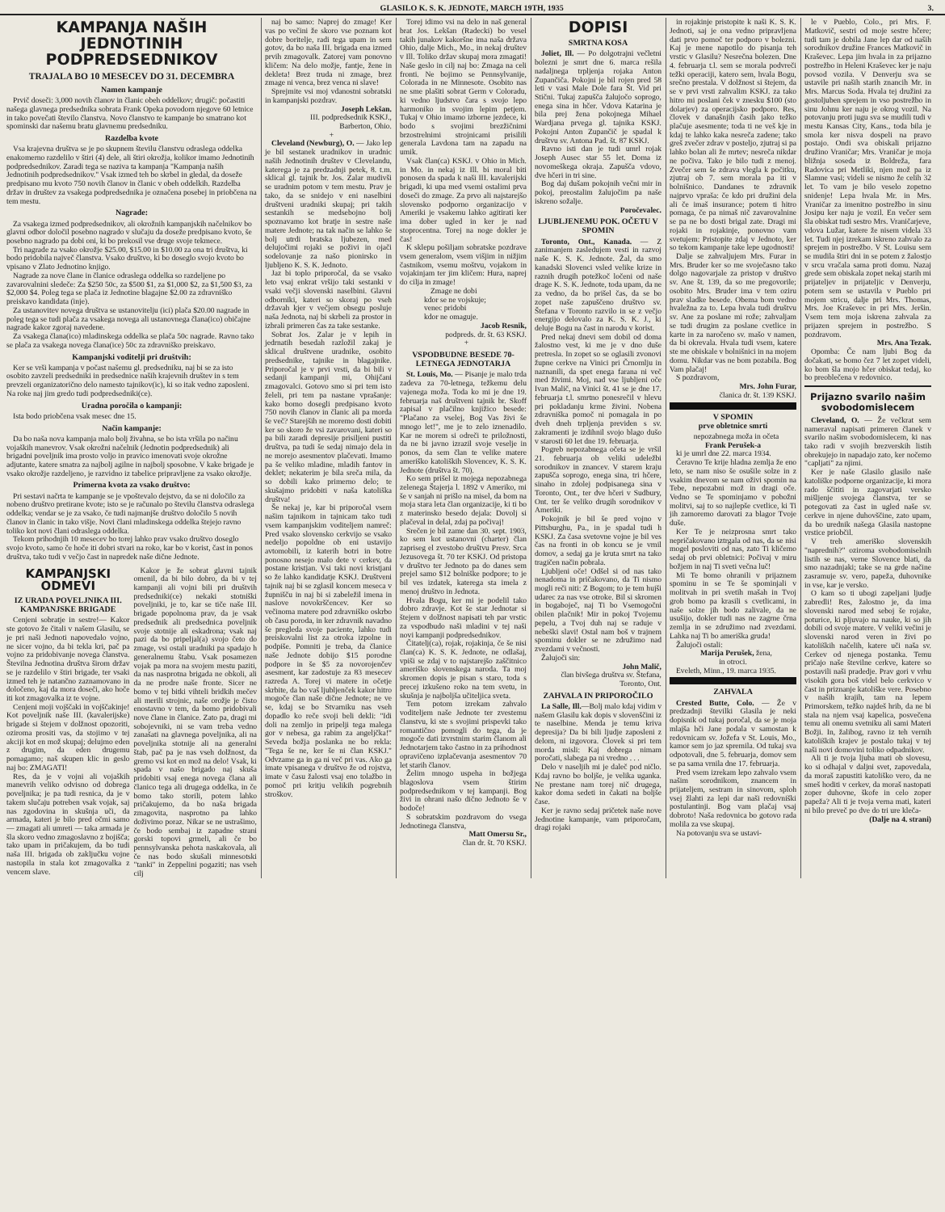GLASILO K. S. K. JEDNOTE, MARCH 19TH, 1935 3.
KAMPANJA NAŠIH JEDNOTINIH PODPREDSEDNIKOV
TRAJALA BO 10 MESECEV DO 31. DECEMBRA
Namen kampanje
Prvič doseči: 3,000 novih članov in članic obeh oddelkov; drugič: počastiti našega glavnega predsednika sobrata Frank Opeka povodom njegove 60 letnice in tako povečati število članstva. Novo članstvo te kampanje bo smatrano kot spominski dar našemu bratu glavnemu predsedniku.
Razdelba kvote
Vsa krajevna društva se je po skupnem številu članstvu odraslega oddelka enakomerno razdelilo v štiri (4) dele, ali štiri okrožja, kolikor imamo Jednotinih podpredsednikov. Zaradi tega se naziva ta kampanja "Kampanja naših Jednotinih podpredsednikov." Vsak izmed teh bo skrbel in gledal, da doseže predpisano mu kvoto 750 novih članov in članic v obeh oddelkih. Razdelba držav in društev za vsakega podpredsednika je označena posebej in priobčena na tem mestu.
Nagrade:
Za vsakega izmed podpredsednikov, ali okrožnih kampanjskih načelnikov bo glavni odbor določil posebno nagrado v slučaju da doseže predpisano kvoto, še posebno nagrado pa dobi oni, ki bo prekosil vse druge svoje tekmece.
Tri nagrade za vsako okrožje $25.00, $15.00 in $10.00 za ona tri društva, ki bodo pridobila največ članstva. Vsako društvo, ki bo doseglo svojo kvoto bo vpisano v Zlato Jednotino knjigo.
Nagrade za nove člane in članice odraslega oddelka so razdeljene po zavarovalnini sledeče: Za $250 50c, za $500 $1, za $1,000 $2, za $1,500 $3, za $2,000 $4. Poleg tega se plača iz Jednotine blagajne $2.00 za zdravniško preiskavo kandidata (inje).
Za ustanovitev novega društva se ustanovitelju (ici) plača $20.00 nagrade in poleg tega se tudi plača za vsakega novega ali ustanovnega člana(ico) običajne nagrade kakor zgoraj navedene.
Za vsakega člana(ico) mladinskega oddelka se plača 50c nagrade. Ravno tako se plača za vsakega novega člana(ice) 50c za zdravniško preiskavo.
Kampanjski voditelji pri društvih:
Ker se vrši kampanja v počast našemu gl. predsedniku, naj bi se za isto osobito zavzeli predsedniki in predsednice naših krajevnih društev in s tem prevzeli organizatorično delo namesto tajnikov(ic), ki so itak vedno zaposleni. Na roke naj jim gredo tudi podpredsedniki(ce).
Uradna poročila o kampanji:
Ista bodo priobčena vsak mesec dne 15.
Način kampanje:
Da bo naša nova kampanja malo bolj živahna, se bo ista vršila po načinu vojaških manevrov. Vsak okrožni načelnik (Jednotin podpredsednik) ali brigadni poveljnik ima prosto voljo in pravico imenovati svoje okrožne adjutante, katere smatra za najbolj agilne in najbolj sposobne. V kake brigade je vsako okrožje razdeljeno, je razvidno iz tabelice pripravljene za vsako okrožje.
Primerna kvota za vsako društvo:
Pri sestavi načrta te kampanje se je vpoštevalo dejstvo, da se ni določilo za nobeno društvo pretirane kvote; isto se je računalo po številu članstva odraslega oddelka; vendar se je za vsako, če tudi najmanjše društvo določilo 5 novih članov in članic in tako višje. Novi člani mladinskega oddelka štejejo ravno toliko kot novi člani odraslega oddelka.
Tekom prihodnjih 10 mesecev bo torej lahko prav vsako društvo doseglo svojo kvoto, samo če hoče iti dobri stvari na roko, kar bo v korist, čast in ponos društva, tako tudi v večjo čast in napredek naše dične Jednote.
KAMPANJSKI ODMEVI
IZ URADA POVELJNIKA III. KAMPANJSKE BRIGADE
Cenjeni sobratje in sestre!— Kakor ste gotovo že čitali v našem Glasilu, se je pri naši Jednoti napovedalo vojno, ne sicer vojno, da bi tekla kri, pač pa vojno za pridobivanje novega članstva. Številna Jednotina društva širom držav se je razdelilo v štiri brigade, ter vsaki izmed teh je natančno zaznamovano in določeno, kaj da mora doseči, ako hoče iti kot zmagovalka iz te vojne.
Cenjeni moji vojščaki in vojščakinje! Kot poveljnik naše III. (kavalerijske) brigade si štejem v dolžnost opozoriti, oziroma prositi vas, da stojimo v tej akciji kot en mož skupaj; delujmo eden z drugim, da eden drugemu pomagamo; naš skupen klic in geslo naj bo: ZMAGATI!
Res, da je v vojni ali vojaških manevrih veliko odvisno od dobrega poveljnika; je pa tudi resnica, da je v takem slučaju potreben vsak vojak, saj nas zgodovina in skušnja uči, da armada, kateri je bilo pred očmi samo — zmagati ali umreti — taka armada je šla skoro vedno zmagoslavno z bojišča; tako upam in pričakujem, da bo tudi naša III. brigada ob zaključku vojne nastopila in stala kot zmagovalka z vencem slave.
Kakor je že sobrat glavni tajnik omenil, da bi bilo dobro, da bi v tej kampanji ali vojni bili pri društvih predsedniki(ce) nekaki stotniški poveljniki, je to, kar se tiče naše III. brigade popolnoma prav, da je vsak predsednik ali predsednica poveljnik svoje stotnije ali eskadrona; vsak naj pazi da bo pripeljal(a) svojo četo do zmage, vsi ostali uradniki pa spadajo h generalnemu štabu. Vsak posamezen vojak pa mora na svojem mestu paziti, da nas nasprotna brigada ne obkoli, ali da ne prodre naše fronte. Sicer ne bomo v tej bitki vihteli bridkih mečev ali merili strojnic, naše orožje je čisto enostavno v tem, da bomo pridobivali nove člane in članice. Zato pa, dragi mi sobojevniki, ni se vam treba vedno zanašati na glavnega poveljnika, ali na poveljnika stotnije ali na generalni štab, pač pa je nas vseh dolžnost, da gremo vsi kot en mož na delo! Vsak, ki spada v našo brigado naj skuša pridobiti vsaj enega novega člana ali članico tega ali drugega oddelka, in če bomo tako storili, potem lahko pričakujemo, da bo naša brigada zmagovita, nasprotno pa lahko doživimo poraz. Nikar se ne ustrašimo, če bodo sembaj iz zapadne strani gorski topovi grmeli, ali če bo pennsylvanska pehota naskakovala, ali če nas bodo skušali minnesotski "tanki" in Zeppelini pogaziti; nas vseh cilj
naj bo samo: Naprej do zmage! Ker vas po večini že skoro vse poznam kot dobre boritelje, radi tega upam in sem gotov, da bo naša III. brigada ena izmed prvih zmagovalk. Zatorej vam ponovno kličem: Na delo možje, fantje, žene in dekleta! Brez truda ni zmage, brez zmage ni venca, brez venca ni slave!
Sprejmite vsi moj vdanostni sobratski in kampanjski pozdrav.
Joseph Lekšan.
III. podpredsednik KSKJ.,
Barberton, Ohio.
+
Cleveland (Newburg), O. — Jako lep je bil sestanek uradnikov in uradnic naših Jednotinih društev v Clevelandu, katerega je za predzadnji petek, 8. t.m. sklical gl. tajnik br. Jos. Zalar mudivši se uradnim potom v tem mestu. Prav je tako, da se snidejo v eni naselbini društveni uradniki skupaj; pri takih sestankih se medsebojno bolj spoznavamo kot bratje in sestre naše matere Jednote; na tak način se lahko še bolj utrdi bratska ljubezen, med delujočimi rojaki se poživi in ojači sodelovanje za našo pionirsko in ljubljeno K. S. K. Jednoto.
Jaz bi toplo priporočal, da se vsako leto vsaj enkrat vršijo taki sestanki v vsaki večji slovenski naselbini. Glavni odborniki, kateri so skoraj po vseh državah kjer v večjem obsegu posluje naša Jednota, naj bi skrbeli za prostor in izbrali primeren čas za take sestanke.
Sobrat Jos. Zalar je v lepih in jedrnatih besedah razložil zakaj je sklical društvene uradnike, osobito predsednike, tajnike in blagajnike. Priporočal je v prvi vrsti, da bi bili v sedanji kampanji mi, Ohijčani zmagovalci. Gotovo smo si pri tem isto želeli, pri tem pa nastane vprašanje: kako bomo dosegli predpisano kvoto 750 novih članov in članic ali pa morda še več? Starejših ne moremo dosti dobiti ker so skoro že vsi zavarovani, kateri so pa bili zaradi depresije prisiljeni pustiti društva, pa tudi še sedaj nimajo dela in ne morejo asesmentov plačevati. Imamo pa še veliko mladine, mladih fantov in deklet; nekaterim je bila sreča mila, da so dobili kako primerno delo; te skušajmo pridobiti v naša katoliška društva!
Še nekaj je, kar bi priporočal vsem našim tajnikom in tajnicam tako tudi vsem kampanjskim voditeljem namreč: Pred vsako slovensko cerkvijo se vsako nedeljo popoldne ob eni ustavijo avtomobili, iz katerih botri in botre ponosno nesejo malo dete v cerkev, da postane kristjan. Vsi taki novi kristjani so že lahko kandidatje KSKJ. Društveni tajnik naj bi se zglasil koncem meseca v župnišču in naj bi si zabeležil imena in naslove novokrščencev. Ker so večinoma matere pod zdravniško oskrbo ob času poroda, in ker zdravnik navadno še pregleda svoje paciente, lahko tudi preiskovalni list za otroka izpolne in podpiše. Pomniti je treba, da članice naše Jednote dobijo $15 porodne podpore in še $5 za novorojenčev asesment, kar zadostuje za 83 mesecev razreda A. Torej vi matere in očetje skrbite, da bo vaš ljubljenček kakor hitro mogoče član naše dične Jednote; ne ve se, kdaj se bo Stvarniku nas vseh dopadlo ko reče svoji beli dekli: "Idi doli na zemljo in pripelji tega malega gor v nebesa, ga rabim za angeljčka!" Seveda božja poslanka ne bo rekla: "Tega še ne, ker še ni član KSKJ." Odvzame ga in ga ni več pri vas. Ako ga imate vpisanega v društvo že od rojstva, imate v času žalosti vsaj eno tolažbo in pomoč pri kritju velikih pogrebnih stroškov.
Torej idimo vsi na delo in naš general brat Jos. Lekšan (Radecki) bo vesel takih junakov kakoršne ima naša država Ohio, dalje Mich., Mo., in nekaj društev v Ill. Toliko držav skupaj mora zmagati! Naše geslo in cilj naj bo: Zmaga na celi fronti. Ne bojimo se Pennsylvanije, Colorada in ne Minnesote. Osobito nas ne sme plašiti sobrat Germ v Coloradu, ki vedno ljudstvo čara s svojo lepo harmoniko in svojim lepim petjem. Tukaj v Ohio imamo izborne jezdece, ki bodo s svojimi brezžičnimi brzostrelnimi strojnicami prisilili generala Lavdona tam na zapadu na umik.
Vsak član(ca) KSKJ. v Ohio in Mich. in Mo. in nekaj iz Ill. bi moral biti ponosen da spada k naši III. kavalerijski brigadi, ki upa med vsemi ostalimi prva doseči do zmage. Za prvo ali najstarejšo slovensko podporno organizacijo v Ameriki je vsakemu lahko agitirati ker ima dober ugled in ker je nad stoprocentna. Torej na noge dokler je čas!
K sklepu pošiljam sobratske pozdrave vsem generalom, vsem višjim in nižjim častnikom, vsemu moštvu, vojakom in vojakinjam ter jim kličem: Hura, naprej do cilja in zmage!
Zmage ne dobi
kdor se ne vojskuje;
venec pridobi
kdor ne omaguje.
Jacob Resnik,
podpreds. dr. št. 63 KSKJ.
+
VSPODBUDNE BESEDE 70-LETNEGA JEDNOTARJA
St. Louis, Mo. — Pisanje je malo trda zadeva za 70-letnega, težkemu delu vajenega moža. Toda ko mi je dne 19. februarja naš društveni tajnik br. Skoff zapisal v plačilno knjižico besede: "Plačano za vselej, Bog Vas živi še mnogo let!", me je to zelo iznenadilo. Kar ne morem si odreči te priložnosti, da ne bi javno izrazil svoje veselje in ponos, da sem član te velike matere ameriško katoliških Slovencev, K. S. K. Jednote (društva št. 70).
Ko sem prišel iz mojega nepozabnega zelenega Štajerja l. 1892 v Ameriko, mi še v sanjah ni prišlo na misel, da bom na moja stara leta član organizacije, ki ti bo z materinsko besedo dejala: Dovolj si plačeval in delal, zdaj pa počivaj!
Srečen je bil zame dan 30. sept. 1903, ko sem kot ustanovni (charter) član zapriseg el zvestobo društvu Presv. Srca Jezusovega št. 70 ter KSKJ. Od pristopa v društvo ter Jednoto pa do danes sem prejel samo $12 bolniške podpore; to je bil ves izdatek, katerega sta imela z menoj društvo in Jednota.
Hvala Bogu, ker mi je podelil tako dobro zdravje. Kot še star Jednotar si štejem v dolžnost napisati teh par vrstic za vspodbudo naši mladini v tej naši novi kampanji podpredsednikov.
Čitatelj(ca), rojak, rojakinja, če še nisi član(ca) K. S. K. Jednote, ne odlašaj, vpiši se zdaj v to najstarejšo zaščitnico ameriško slovenskega naroda. Ta moj skromen dopis je pisan s staro, toda s precej izkušeno roko na tem svetu, in skušnja je najboljša učiteljica sveta.
Tem potom izrekam zahvalo voditeljem naše Jednote ter zvestemu članstvu, ki ste s svojimi prispevki tako romantično pomogli do tega, da je mogoče dati izvrstnim starim članom ali Jednotarjem tako častno in za prihodnost opravičeno izplačevanja asesmentov 70 let starih članov.
Želim mnogo uspeha in božjega blagoslova vsem štirim podpredsednikom v tej kampanji. Bog živi in ohrani našo dično Jednoto še v bodoče!
S sobratskim pozdravom do vsega Jednotinega članstva,
Matt Omersu Sr.,
član dr. št. 70 KSKJ.
DOPISI
SMRTNA KOSA
Joliet, Ill. — Po dolgotrajni večletni bolezni je smrt dne 6. marca rešila nadaljnega trpljenja rojaka Anton Zupančiča. Pokojni je bil rojen pred 58 leti v vasi Male Dole fara Št. Vid pri Stični. Tukaj zapušča žalujočo soprogo, enega sina in hčer. Vdova Katarina je bila prej žena pokojnega Mihael Wardjana prvega gl. tajnika KSKJ. Pokojni Anton Zupančič je spadal k društvu sv. Antona Pad. št. 87 KSKJ.
Ravno isti dan je tudi umrl rojak Joseph Ausec star 55 let. Doma iz novomeškega okraja. Zapušča vdovo, dve hčeri in tri sine.
Bog daj dušam pokojnih večni mir in pokoj, preostalim žalujočim pa naše iskreno sožalje.
Poročevalec.
LJUBLJENEMU POK. OČETU V SPOMIN
Toronto, Ont., Kanada. — Z zanimanjem zasledujem vesti in razvoj naše K. S. K. Jednote. Žal, da smo kanadski Slovenci vsled velike krize in raznih drugih potežkoč ločeni od naše drage K. S. K. Jednote, toda upam, da ne za vedno, da bo prišel čas, da se bo zopet naše zapuščeno društvo sv. Štefana v Toronto razvilo in se z večjo energijo delovalo za K. S. K. J., ki deluje Bogu na čast in narodu v korist.
Pred nekaj dnevi sem dobil od doma žalostno vest, ki me je v dno duše pretresla. In zopet so se oglasili zvonovi župne cerkve na Vinici pri Črnomlju in naznanili, da spet enega farana ni več med živimi. Moj, nad vse ljubljeni oče Ivan Malič, na Vinici št. 41 se je dne 17. februarja t.l. smrtno ponesrečil v hlevu pri pokladanju krme živini. Nobena zdravniška pomoč ni pomagala in po dveh dneh trpljenja previden s sv. zakramenti je izdihnil svojo blago dušo v starosti 60 let dne 19. februarja.
Pogreb nepozabnega očeta se je vršil 21. februarja ob veliki udeležbi sorodnikov in znancev. V starem kraju zapušča soprogo, enega sina, tri hčere, sinaho in zdolej podpisanega sina v Toronto, Ont., ter dve hčeri v Sudbury, Ont. ter še veliko drugih sorodnikov v Ameriki.
Pokojnik je bil še pred vojno v Pittsburghu, Pa., in je spadal tudi h KSKJ. Za časa svetovne vojne je bil ves čas na fronti in ob koncu se je vrnil domov, a sedaj ga je kruta smrt na tako tragičen način pobrala.
Ljubljeni oče! Odšel si od nas tako nenadoma in pričakovano, da Ti nismo mogli reči niti: Z Bogom; to je tem hujši udarec za nas vse otroke. Bil si skromen in bogaboječ, naj Ti bo Vsemogočni obilen plačnik! Mir in pokoj Tvojemu pepelu, a Tvoj duh naj se raduje v nebeški slavi! Ostal nam boš v trajnem spominu dokler se ne združimo nad zvezdami v večnosti.
Žalujoči sin:
John Malič,
član bivšega društva sv. Štefana, Toronto, Ont.
ZAHVALA IN PRIPOROČILO
La Salle, Ill.—Bolj malo kdaj vidim v našem Glasilu kak dopis v slovenščini iz te naselbine. Menda je temu kriva depresija? Da bi bili ljudje zaposleni z delom, ni izgovora. Človek si pri tem morda misli: Kaj dobrega nimam poročati, slabega pa ni vredno . . .
Delo v naseljih mi je daleč pod ničlo. Kdaj ravno bo boljše, je velika uganka. Ne prestane nam torej nič drugega, kakor doma sedeti in čakati na boljše čase.
Ker je ravno sedaj pričetek naše nove Jednotine kampanje, vam priporočam, dragi rojaki
in rojakinje pristopite k naši K. S. K. Jednoti, saj je ona vedno pripravljena dati prvo pomoč ter podporo v bolezni. Kaj je mene napotilo do pisanja teh vrstic v Glasilu? Nesrečna bolezen. Dne 4. februarja t.l. sem se morala podvreči težki operaciji, katero sem, hvala Bogu, srečno prestala. V dolžnost si štejem, da se v prvi vrsti zahvalim KSKJ. za tako hitro mi poslani ček v znesku $100 (sto dolarjev) za operacijsko podporo. Res, človek v današnjih časih jako težko plačuje asesmente; toda ti ne veš kje in kdaj te lahko kaka nesreča zadene; tako greš zvečer zdrav v posteljo, zjutraj si pa lahko bolan ali že mrtev; nesreča nikdar ne počiva. Tako je bilo tudi z menoj. Zvečer sem še zdrava vlegla k počitku, zjutraj ob 7. sem morala pa iti v bolnišnico. Dandanes te zdravnik najprvo vpraša: če kdo pri družini dela ali če imaš insurance; potem ti hitro pomaga, če pa nimaš nič zavarovalnine se pa ne bo dosti brigal zate. Dragi mi rojaki in rojakinje, ponovno vam svetujem: Pristopite zdaj v Jednoto, ker so tekom kampanje take lepe ugodnosti!
Dalje se zahvaljujem Mrs. Furar in Mrs. Bruder ker so me svoječasno tako dolgo nagovarjale za pristop v društvo sv. Ane št. 139, da so me pregovorile; osobito Mrs. Bruder ima v tem oziru prav sladke besede. Obema bom vedno hvaležna za to. Lepa hvala tudi društvu sv. Ane za poslane mi rože; zahvaljam se tudi drugim za poslane cvetlice in karte in za naročeno sv. mašo v namen, da bi okrevala. Hvala tudi vsem, katere ste me obiskale v bolnišnici in na mojem domu. Nikdar vas ne bom pozabila. Bog Vam plačaj!
S pozdravom,
Mrs. John Furar,
članica dr. št. 139 KSKJ.
V SPOMIN
prve obletnice smrti
nepozabnega moža in očeta
Frank Perušek-a
ki je umrl dne 22. marca 1934.
Čeravno Te krije hladna zemlja že eno leto, se nam niso še osušile solze in z vsakim dnevom se nam oživi spomin na Tebe, nepozabni mož in dragi oče. Vedno se Te spominjamo v pobožni molitvi, saj to so najlepše cvetlice, ki Ti jih zamoremo darovati za blagor Tvoje duše.
Ker Te je neizprosna smrt tako nepričakovano iztrgala od nas, da se nisi mogel posloviti od nas, zato Ti kličemo sedaj ob prvi obletnici: Počivaj v miru božjem in naj Ti sveti večna luč!
Mi Te bomo ohranili v prijaznem spominu in se Te še spominjali v molitvah in pri svetih mašah in Tvoj grob bomo pa krasili s cvetlicami, in naše solze jih bodo zalivale, da ne usušijo, dokler tudi nas ne zagrne črna zemlja in se združimo nad zvezdami. Lahka naj Ti bo ameriška gruda!
Žalujoči ostali:
Marija Perušek, žena,
in otroci.
Eveleth, Minn., 19. marca 1935.
ZAHVALA
Crested Butte, Colo. — Že v predzadnji številki Glasila je neki dopisnik od tukaj poročal, da se je moja mlajša hči Jane podala v samostan k redovnicam sv. Jožefa v St. Louis, Mo., kamor sem jo jaz spremila. Od tukaj sva odpotovali, dne 5. februarja, domov sem se pa sama vrnila dne 17. februarja.
Pred vsem izrekam lepo zahvalo vsem našim sorodnikom, znancem in prijateljem, sestram in sinovom, sploh vsej žlahti za lepi dar naši redovniški postulantinji. Bog vam plačaj vsaj dobroto! Naša redovnica bo gotovo rada molila za vse skupaj.
Na potovanju sva se ustavi-
le v Pueblo, Colo., pri Mrs. F. Matkovič, sestri od moje sestre hčere; tudi tam je dobila Jane lep dar od naših sorodnikov družine Frances Matkovič in Kraševec. Lepa jim hvala in za prijazno postrežbo in Heleni Kraševec ker je naju povsod vozila. V Denverju sva se ustavile pri naših starih znancih Mr. in Mrs. Marcus Soda. Hvala tej družini za gostoljuben sprejem in vso postrežbo in sinu Johnu ker naju je okrog vozil. Na potovanju proti jugu sva se mudili tudi v mestu Kansas City, Kans., toda bila je smola ker nisva dospeli na pravo postajo. Ondi sva obiskali prijazno družino Vraničar; Mrs. Vraničar je moja bližnja soseda iz Boldreža, fara Radovica pri Metliki, njen mož pa iz Slamne vasi; videli se nismo že celih 32 let. To vam je bilo veselo zopetno snidenje! Lepa hvala Mr. in Mrs. Vraničar za imenitno postrežbo in sinu Josipu ker naju je vozil. En večer sem šla obiskat tudi sestro Mrs. Vraničarjeve, vdova Lužar, katere že nisem videla 33 let. Tudi njej izrekam iskreno zahvalo za sprejem in postrežbo. V St. Louisu sem se mudila štiri dni in se potem z žalostjo v srcu vračala sama proti domu. Nazaj grede sem obiskala zopet nekaj starih mi prijateljev in prijateljic v Denverju, potem sem se ustavila v Pueblo pri mojem stricu, dalje pri Mrs. Thomas, Mrs. Joe Kraševec in pri Mrs. Jeršin. Vsem tem moja iskrena zahvala za prijazen sprejem in postrežbo. S pozdravom.
Mrs. Ana Tezak.
Opomba: Če nam ljubi Bog da dočakati, se bomo čez 7 let zopet videli, ko bom šla mojo hčer obiskat tedaj, ko bo preoblečena v redovnico.
Prijazno svarilo našim svobodomislecem
Cleveland, O. — Že večkrat sem nameraval napisati primeren članek v svarilo našim svobodomislecem, ki nas tako radi v svojih brezverskih listih obrekujejo in napadajo zato, ker nočemo "capljati" za njimi.
Ker je naše Glasilo glasilo naše katoliške podporne organizacije, ki mora rado ščititi in zagovarjati versko mišljenje svojega članstva, ter se potegovati za čast in ugled naše sv. cerkve in njene duhovščine, zato upam, da bo urednik našega Glasila nastopne vrstice priobčil.
V treh ameriško slovenskih "naprednih?" oziroma svobodomiselnih listih se nas, verne Slovence blati, da smo nazadnjaki; take se na grde načine zasramuje sv. vero, papeža, duhovnike in vse, kar je versko.
O kam so ti ubogi zapeljani ljudje zabredli! Res, žalostno je, da ima slovenski narod med seboj še rojake, poturice, ki pljuvajo na nauke, ki so jih dobili od svoje matere. V veliki večini je slovenski narod veren in živi po katoliških načelih, katere uči naša sv. Cerkev od njenega postanka. Temu pričajo naše številne cerkve, katere so postavili naši pradedje. Prav gori v vrhu visokih gora boš videl belo cerkvico v čast in priznanje katoliške vere. Posebno v naših krajih, tam na lepem Primorskem, težko najdeš hrib, da ne bi stala na njem vsaj kapelica, posvečena temu ali onemu svetniku ali sami Materi Božji. In, žalibog, ravno iz teh vernih katoliških krajev je postalo tukaj v tej naši novi domovini toliko odpadnikov.
Ali ti je tvoja ljuba mati ob slovesu, ko si odhajal v daljni svet, zapovedala, da moraš zapustiti katoliško vero, da ne smeš hoditi v cerkev, da moraš nastopati zoper duhovne, škofe in celo zoper papeža? Ali ti je tvoja verna mati, kateri ni bilo preveč po dve do tri ure kleča-
(Dalje na 4. strani)